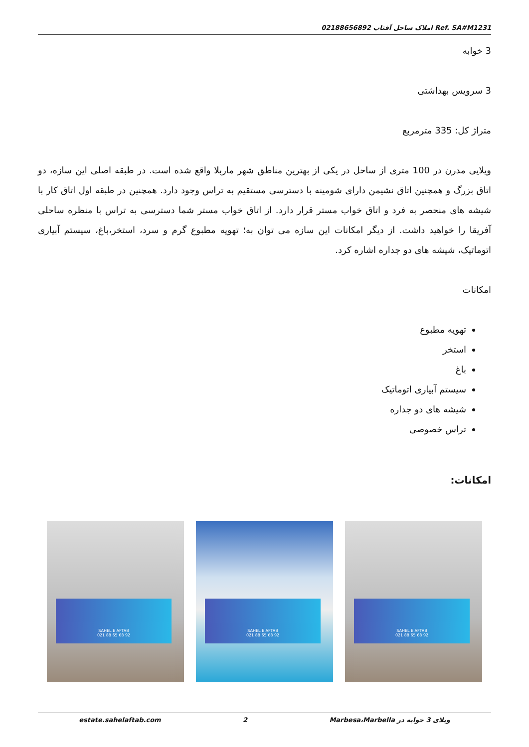Ref. SA#M1231 املاک ساحل آفتاب 02188656892
3 خوابه
3 سرویس بهداشتی
متراژ کل: 335 مترمربع
ویلایی مدرن در 100 متری از ساحل در یکی از بهترین مناطق شهر ماربلا واقع شده است. در طبقه اصلی این سازه، دو اتاق بزرگ و همچنین اتاق نشیمن دارای شومینه با دسترسی مستقیم به تراس وجود دارد. همچنین در طبقه اول اتاق کار با شیشه های منحصر به فرد و اتاق خواب مستر قرار دارد. از اتاق خواب مستر شما دسترسی به تراس با منظره ساحلی آفریقا را خواهید داشت. از دیگر امکانات این سازه می توان به؛ تهویه مطبوع گرم و سرد، استخر،باغ، سیستم آبیاری اتوماتیک، شیشه های دو جداره اشاره کرد.
امکانات
تهویه مطبوع
استخر
باغ
سیستم آبیاری اتوماتیک
شیشه های دو جداره
تراس خصوصی
امکانات:
SAHEL E AFTAB
021 88 65 68 92
SAHEL E AFTAB
021 88 65 68 92
SAHEL E AFTAB
021 88 65 68 92
ویلای 3 خوابه در Marbesa،Marbella 2 estate.sahelaftab.com